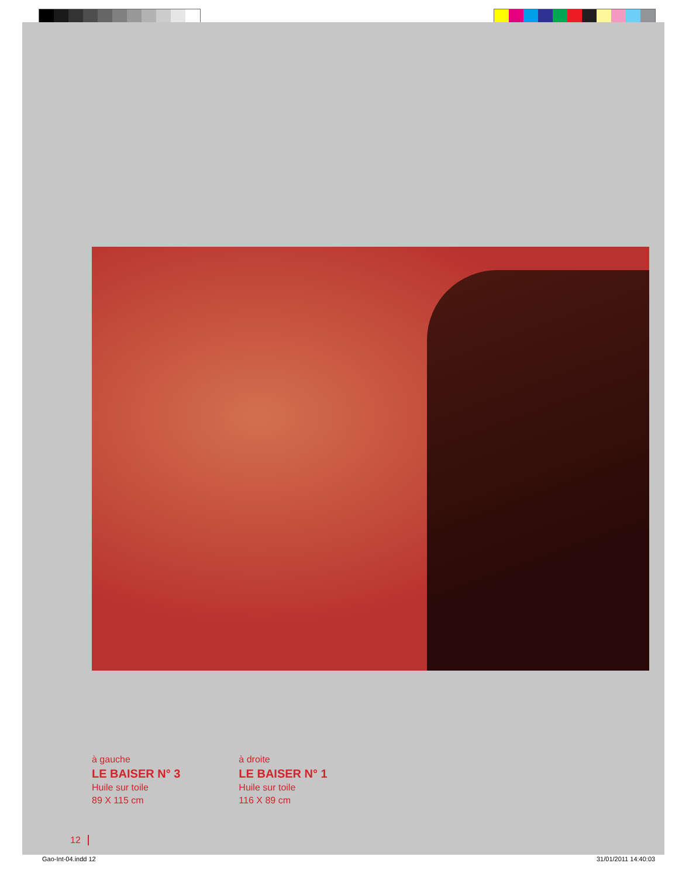à gauche
LE BAISER N° 3
Huile sur toile
89 X 115 cm
à droite
LE BAISER N° 1
Huile sur toile
116 X 89 cm
12
Gao-Int-04.indd 12 31/01/2011 14:40:03